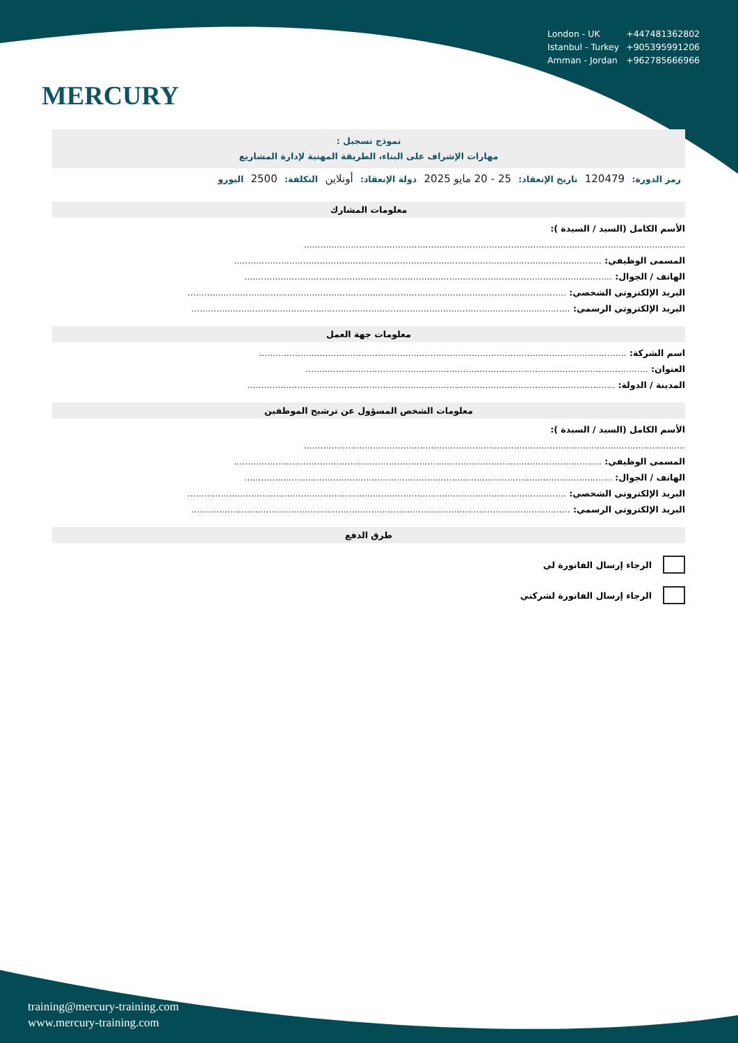MERCURY
| London - UK | +447481362802 |
| Istanbul - Turkey | +905395991206 |
| Amman - Jordan | +962785666966 |
نموذج تسجيل :
مهارات الإشراف على البناء، الطريقة المهنية لإدارة المشاريع
رمز الدورة: 120479 تاريخ الإنعقاد: 25 - 20 مايو 2025 دولة الإنعقاد: أونلاين التكلفة: 2500 اليورو
معلومات المشارك
الأسم الكامل (السيد / السيدة ):
..........................................................................................................................................
المسمى الوظيفي: .....................................................................................................................................
الهاتف / الجوال: .....................................................................................................................................
البريد الإلكتروني الشخصي: .........................................................................................................................................
البريد الإلكتروني الرسمي: .........................................................................................................................................
معلومات جهة العمل
اسم الشركة: .....................................................................................................................................
العنوان: ............................................................................................................................
المدينة / الدولة: .....................................................................................................................................
معلومات الشخص المسؤول عن ترشيح الموظفين
الأسم الكامل (السيد / السيدة ):
..........................................................................................................................................
المسمى الوظيفي: .....................................................................................................................................
الهاتف / الجوال: .....................................................................................................................................
البريد الإلكتروني الشخصي: .........................................................................................................................................
البريد الإلكتروني الرسمي: .........................................................................................................................................
طرق الدفع
الرجاء إرسال الفاتورة لي
الرجاء إرسال الفاتورة لشركتي
training@mercury-training.com
www.mercury-training.com